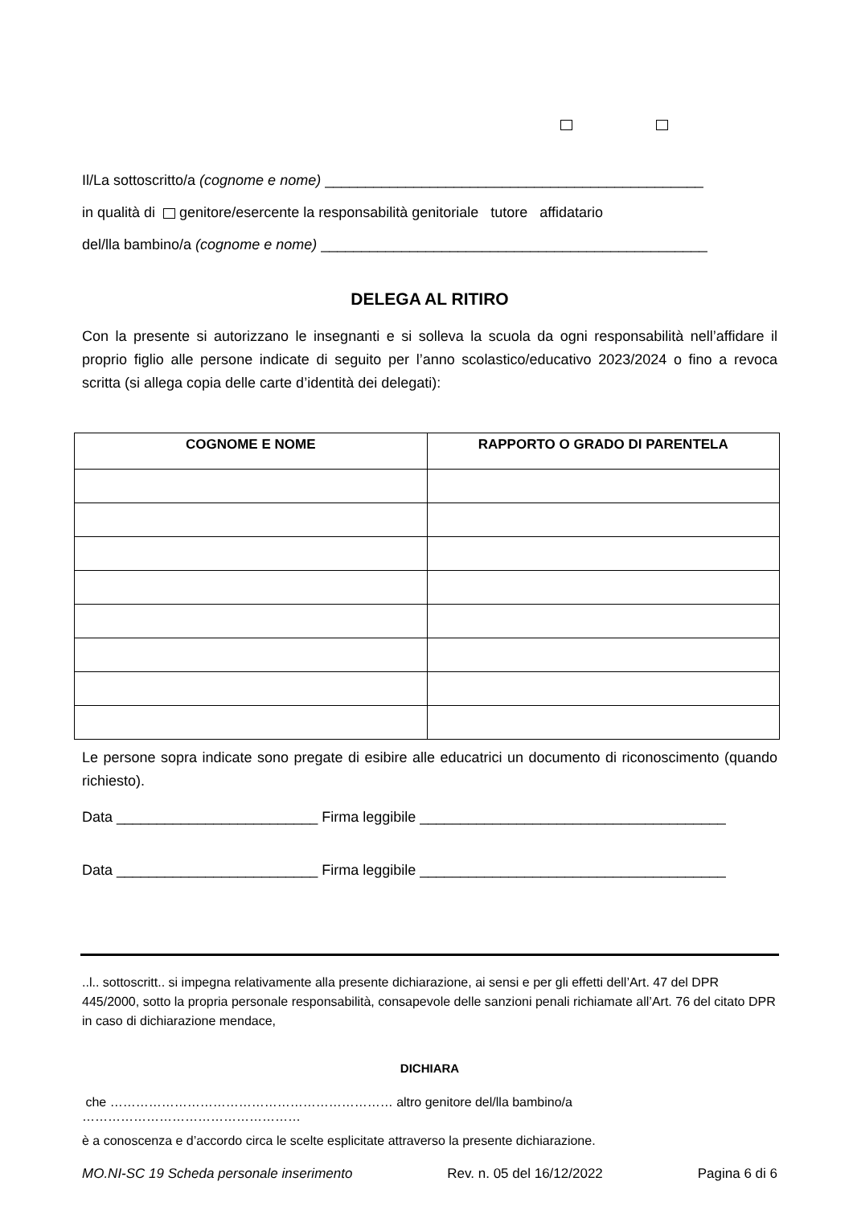Il/La sottoscritto/a (cognome e nome) _______________________________________________
in qualità di genitore/esercente la responsabilità genitoriale tutore affidatario
del/lla bambino/a (cognome e nome) ________________________________________________
DELEGA AL RITIRO
Con la presente si autorizzano le insegnanti e si solleva la scuola da ogni responsabilità nell’affidare il proprio figlio alle persone indicate di seguito per l’anno scolastico/educativo 2023/2024 o fino a revoca scritta (si allega copia delle carte d’identità dei delegati):
| COGNOME E NOME | RAPPORTO O GRADO DI PARENTELA |
| --- | --- |
Le persone sopra indicate sono pregate di esibire alle educatrici un documento di riconoscimento (quando richiesto).
Data _________________________ Firma leggibile ______________________________________
Data _________________________ Firma leggibile ______________________________________
..l.. sottoscritt.. si impegna relativamente alla presente dichiarazione, ai sensi e per gli effetti dell’Art. 47 del DPR 445/2000, sotto la propria personale responsabilità, consapevole delle sanzioni penali richiamate all’Art. 76 del citato DPR in caso di dichiarazione mendace,
DICHIARA
che ………………………………………………………… altro genitore del/lla bambino/a ……………………………………………
è a conoscenza e d’accordo circa le scelte esplicitate attraverso la presente dichiarazione.
MO.NI-SC 19 Scheda personale inserimento Rev. n. 05 del 16/12/2022 Pagina 6 di 6